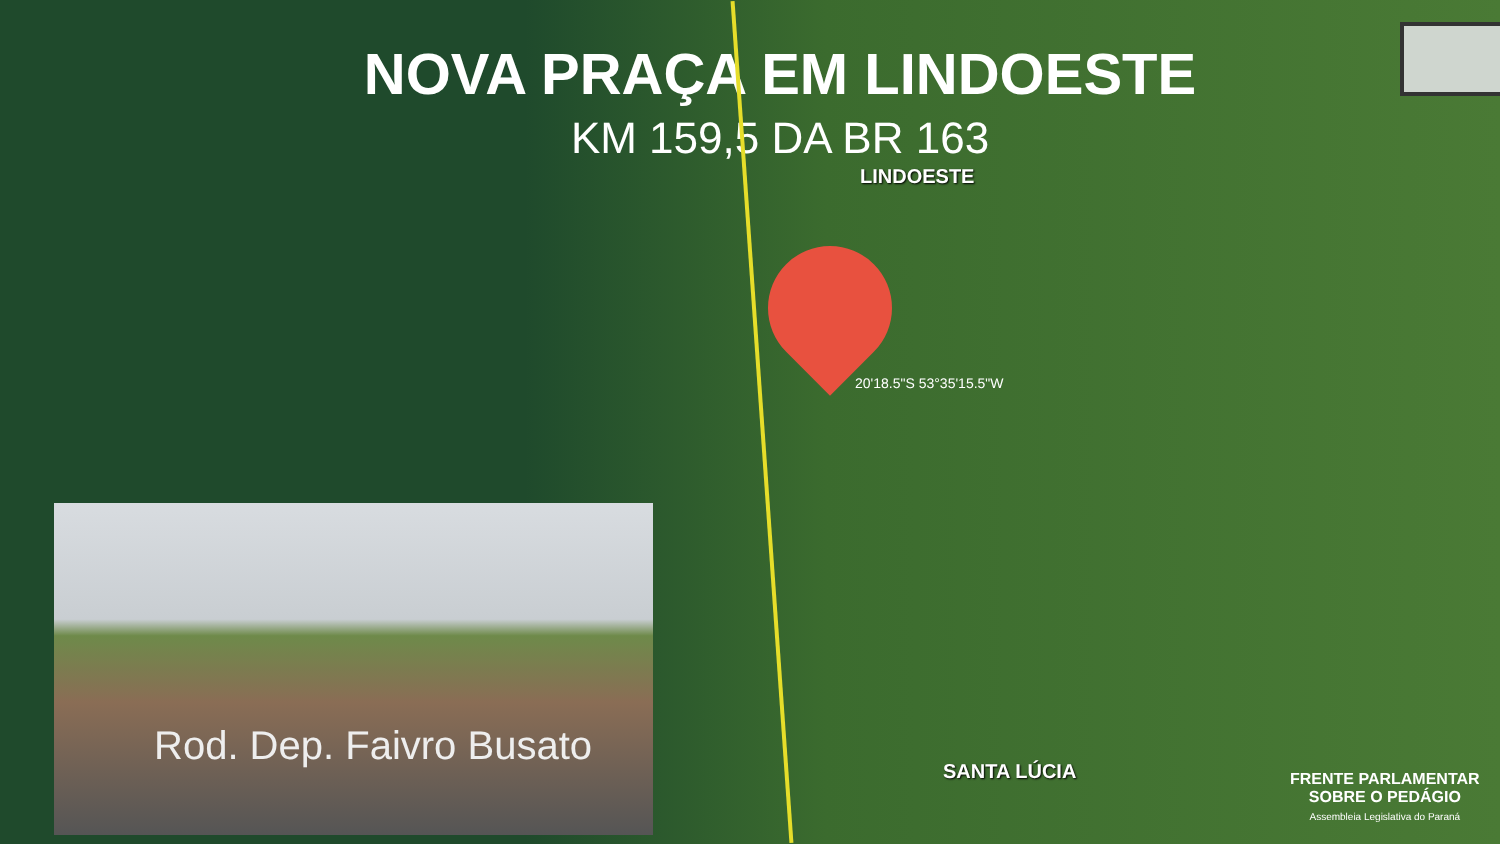NOVA PRAÇA EM LINDOESTE
KM 159,5 DA BR 163
LINDOESTE
20'18.5"S 53°35'15.5"W
SANTA LÚCIA
Rod. Dep. Faivro Busato
FRENTE PARLAMENTAR
SOBRE O PEDÁGIO
Assembleia Legislativa do Paraná